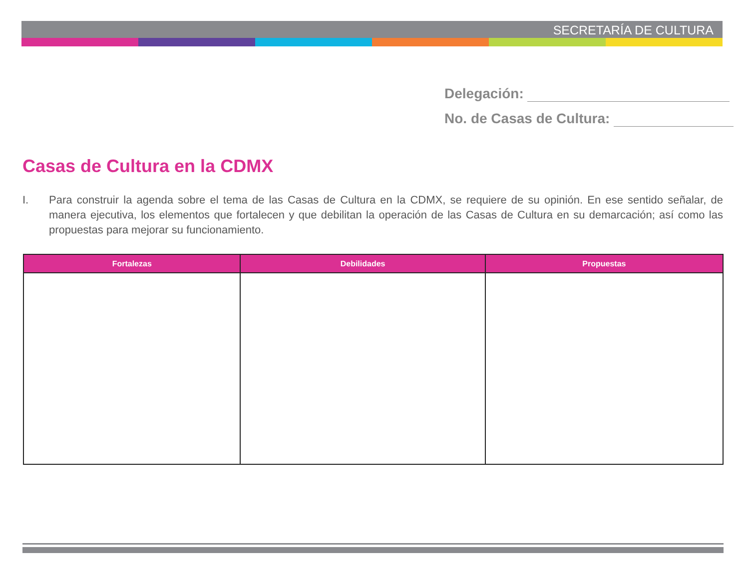SECRETARÍA DE CULTURA
Delegación:
No. de Casas de Cultura:
Casas de Cultura en la CDMX
I. Para construir la agenda sobre el tema de las Casas de Cultura en la CDMX, se requiere de su opinión. En ese sentido señalar, de manera ejecutiva, los elementos que fortalecen y que debilitan la operación de las Casas de Cultura en su demarcación; así como las propuestas para mejorar su funcionamiento.
| Fortalezas | Debilidades | Propuestas |
| --- | --- | --- |